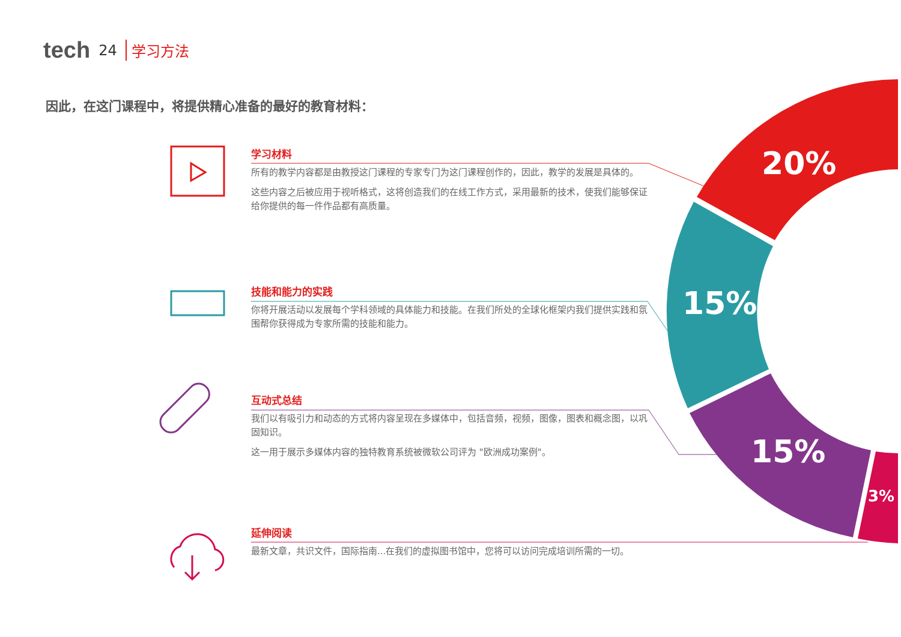20%
15%
15%
3%
tech 24 学习方法
因此，在这门课程中，将提供精心准备的最好的教育材料：
学习材料
所有的教学内容都是由教授这门课程的专家专门为这门课程创作的，因此，教学的发展是具体的。
这些内容之后被应用于视听格式，这将创造我们的在线工作方式，采用最新的技术，使我们能够保证给你提供的每一件作品都有高质量。
技能和能力的实践
你将开展活动以发展每个学科领域的具体能力和技能。在我们所处的全球化框架内我们提供实践和氛围帮你获得成为专家所需的技能和能力。
互动式总结
我们以有吸引力和动态的方式将内容呈现在多媒体中，包括音频，视频，图像，图表和概念图，以巩固知识。
这一用于展示多媒体内容的独特教育系统被微软公司评为 "欧洲成功案例"。
延伸阅读
最新文章，共识文件，国际指南...在我们的虚拟图书馆中，您将可以访问完成培训所需的一切。